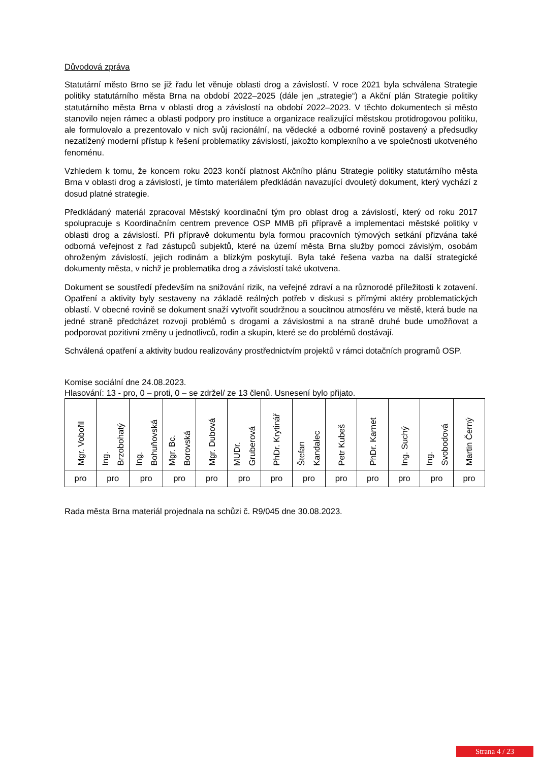Důvodová zpráva
Statutární město Brno se již řadu let věnuje oblasti drog a závislostí. V roce 2021 byla schválena Strategie politiky statutárního města Brna na období 2022–2025 (dále jen „strategie“) a Akční plán Strategie politiky statutárního města Brna v oblasti drog a závislostí na období 2022–2023. V těchto dokumentech si město stanovilo nejen rámec a oblasti podpory pro instituce a organizace realizující městskou protidrogovou politiku, ale formulovalo a prezentovalo v nich svůj racionální, na vědecké a odborné rovině postavený a předsudky nezatížený moderní přístup k řešení problematiky závislostí, jakožto komplexního a ve společnosti ukotveného fenoménu.
Vzhledem k tomu, že koncem roku 2023 končí platnost Akčního plánu Strategie politiky statutárního města Brna v oblasti drog a závislostí, je tímto materiálem předkládán navazující dvouletý dokument, který vychází z dosud platné strategie.
Předkládaný materiál zpracoval Městský koordinační tým pro oblast drog a závislostí, který od roku 2017 spolupracuje s Koordinačním centrem prevence OSP MMB při přípravě a implementaci městské politiky v oblasti drog a závislostí. Při přípravě dokumentu byla formou pracovních týmových setkání přizvána také odborná veřejnost z řad zástupců subjektů, které na území města Brna služby pomoci závislým, osobám ohroženým závislostí, jejich rodinám a blízkým poskytují. Byla také řešena vazba na další strategické dokumenty města, v nichž je problematika drog a závislostí také ukotvena.
Dokument se soustředí především na snižování rizik, na veřejné zdraví a na různorodé příležitosti k zotavení. Opatření a aktivity byly sestaveny na základě reálných potřeb v diskusi s přímými aktéry problematických oblastí. V obecné rovině se dokument snaží vytvořit soudržnou a soucitnou atmosféru ve městě, která bude na jedné straně předcházet rozvoji problémů s drogami a závislostmi a na straně druhé bude umožňovat a podporovat pozitivní změny u jednotlivců, rodin a skupin, které se do problémů dostávají.
Schválená opatření a aktivity budou realizovány prostřednictvím projektů v rámci dotačních programů OSP.
Komise sociální dne 24.08.2023.
Hlasování: 13 - pro, 0 – proti, 0 – se zdržel/ ze 13 členů. Usnesení bylo přijato.
| Mgr. Vobořil | Ing. Brzobohatý | Ing. Bohuňovská | Mgr. Bc. Borovská | Mgr. Dubová | MUDr. Gruberová | PhDr. Krytinář | Štefan Kandalec | Petr Kubeš | PhDr. Karnet | Ing. Suchý | Ing. Svobodová | Martin Černý |
| pro | pro | pro | pro | pro | pro | pro | pro | pro | pro | pro | pro | pro |
Rada města Brna materiál projednala na schůzi č. R9/045 dne 30.08.2023.
Strana 4 / 23